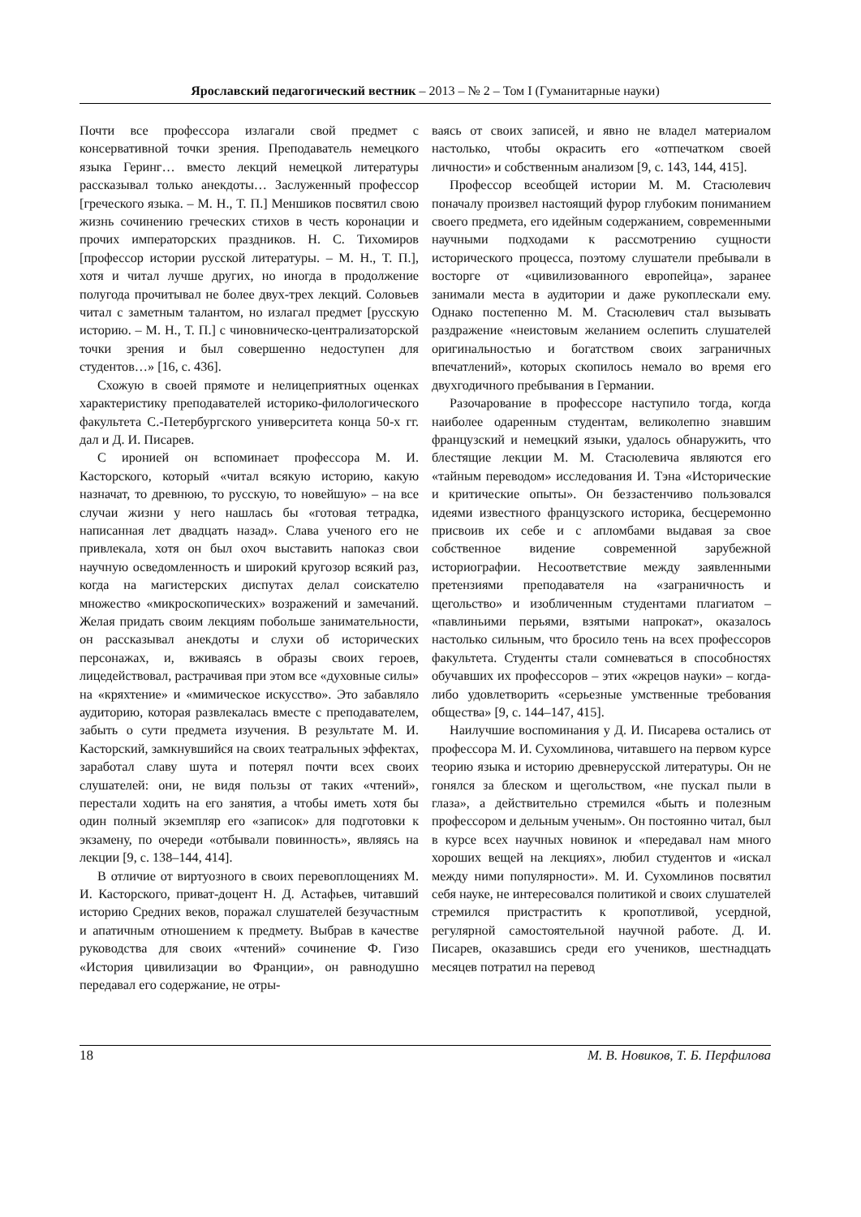Ярославский педагогический вестник – 2013 – № 2 – Том I (Гуманитарные науки)
Почти все профессора излагали свой предмет с консервативной точки зрения. Преподаватель немецкого языка Геринг… вместо лекций немецкой литературы рассказывал только анекдоты… Заслуженный профессор [греческого языка. – М. Н., Т. П.] Меншиков посвятил свою жизнь сочинению греческих стихов в честь коронации и прочих императорских праздников. Н. С. Тихомиров [профессор истории русской литературы. – М. Н., Т. П.], хотя и читал лучше других, но иногда в продолжение полугода прочитывал не более двух-трех лекций. Соловьев читал с заметным талантом, но излагал предмет [русскую историю. – М. Н., Т. П.] с чиновническо-централизаторской точки зрения и был совершенно недоступен для студентов…» [16, с. 436].
Схожую в своей прямоте и нелицеприятных оценках характеристику преподавателей историко-филологического факультета С.-Петербургского университета конца 50-х гг. дал и Д. И. Писарев.
С иронией он вспоминает профессора М. И. Касторского, который «читал всякую историю, какую назначат, то древнюю, то русскую, то новейшую» – на все случаи жизни у него нашлась бы «готовая тетрадка, написанная лет двадцать назад». Слава ученого его не привлекала, хотя он был охоч выставить напоказ свои научную осведомленность и широкий кругозор всякий раз, когда на магистерских диспутах делал соискателю множество «микроскопических» возражений и замечаний. Желая придать своим лекциям побольше занимательности, он рассказывал анекдоты и слухи об исторических персонажах, и, вживаясь в образы своих героев, лицедействовал, растрачивая при этом все «духовные силы» на «кряхтение» и «мимическое искусство». Это забавляло аудиторию, которая развлекалась вместе с преподавателем, забыть о сути предмета изучения. В результате М. И. Касторский, замкнувшийся на своих театральных эффектах, заработал славу шута и потерял почти всех своих слушателей: они, не видя пользы от таких «чтений», перестали ходить на его занятия, а чтобы иметь хотя бы один полный экземпляр его «записок» для подготовки к экзамену, по очереди «отбывали повинность», являясь на лекции [9, с. 138–144, 414].
В отличие от виртуозного в своих перевоплощениях М. И. Касторского, приват-доцент Н. Д. Астафьев, читавший историю Средних веков, поражал слушателей безучастным и апатичным отношением к предмету. Выбрав в качестве руководства для своих «чтений» сочинение Ф. Гизо «История цивилизации во Франции», он равнодушно передавал его содержание, не отры-
ваясь от своих записей, и явно не владел материалом настолько, чтобы окрасить его «отпечатком своей личности» и собственным анализом [9, с. 143, 144, 415].
Профессор всеобщей истории М. М. Стасюлевич поначалу произвел настоящий фурор глубоким пониманием своего предмета, его идейным содержанием, современными научными подходами к рассмотрению сущности исторического процесса, поэтому слушатели пребывали в восторге от «цивилизованного европейца», заранее занимали места в аудитории и даже рукоплескали ему. Однако постепенно М. М. Стасюлевич стал вызывать раздражение «неистовым желанием ослепить слушателей оригинальностью и богатством своих заграничных впечатлений», которых скопилось немало во время его двухгодичного пребывания в Германии.
Разочарование в профессоре наступило тогда, когда наиболее одаренным студентам, великолепно знавшим французский и немецкий языки, удалось обнаружить, что блестящие лекции М. М. Стасюлевича являются его «тайным переводом» исследования И. Тэна «Исторические и критические опыты». Он беззастенчиво пользовался идеями известного французского историка, бесцеремонно присвоив их себе и с апломбами выдавая за свое собственное видение современной зарубежной историографии. Несоответствие между заявленными претензиями преподавателя на «заграничность и щегольство» и изобличенным студентами плагиатом – «павлиньими перьями, взятыми напрокат», оказалось настолько сильным, что бросило тень на всех профессоров факультета. Студенты стали сомневаться в способностях обучавших их профессоров – этих «жрецов науки» – когда-либо удовлетворить «серьезные умственные требования общества» [9, с. 144–147, 415].
Наилучшие воспоминания у Д. И. Писарева остались от профессора М. И. Сухомлинова, читавшего на первом курсе теорию языка и историю древнерусской литературы. Он не гонялся за блеском и щегольством, «не пускал пыли в глаза», а действительно стремился «быть и полезным профессором и дельным ученым». Он постоянно читал, был в курсе всех научных новинок и «передавал нам много хороших вещей на лекциях», любил студентов и «искал между ними популярности». М. И. Сухомлинов посвятил себя науке, не интересовался политикой и своих слушателей стремился пристрастить к кропотливой, усердной, регулярной самостоятельной научной работе. Д. И. Писарев, оказавшись среди его учеников, шестнадцать месяцев потратил на перевод
18 М. В. Новиков, Т. Б. Перфилова